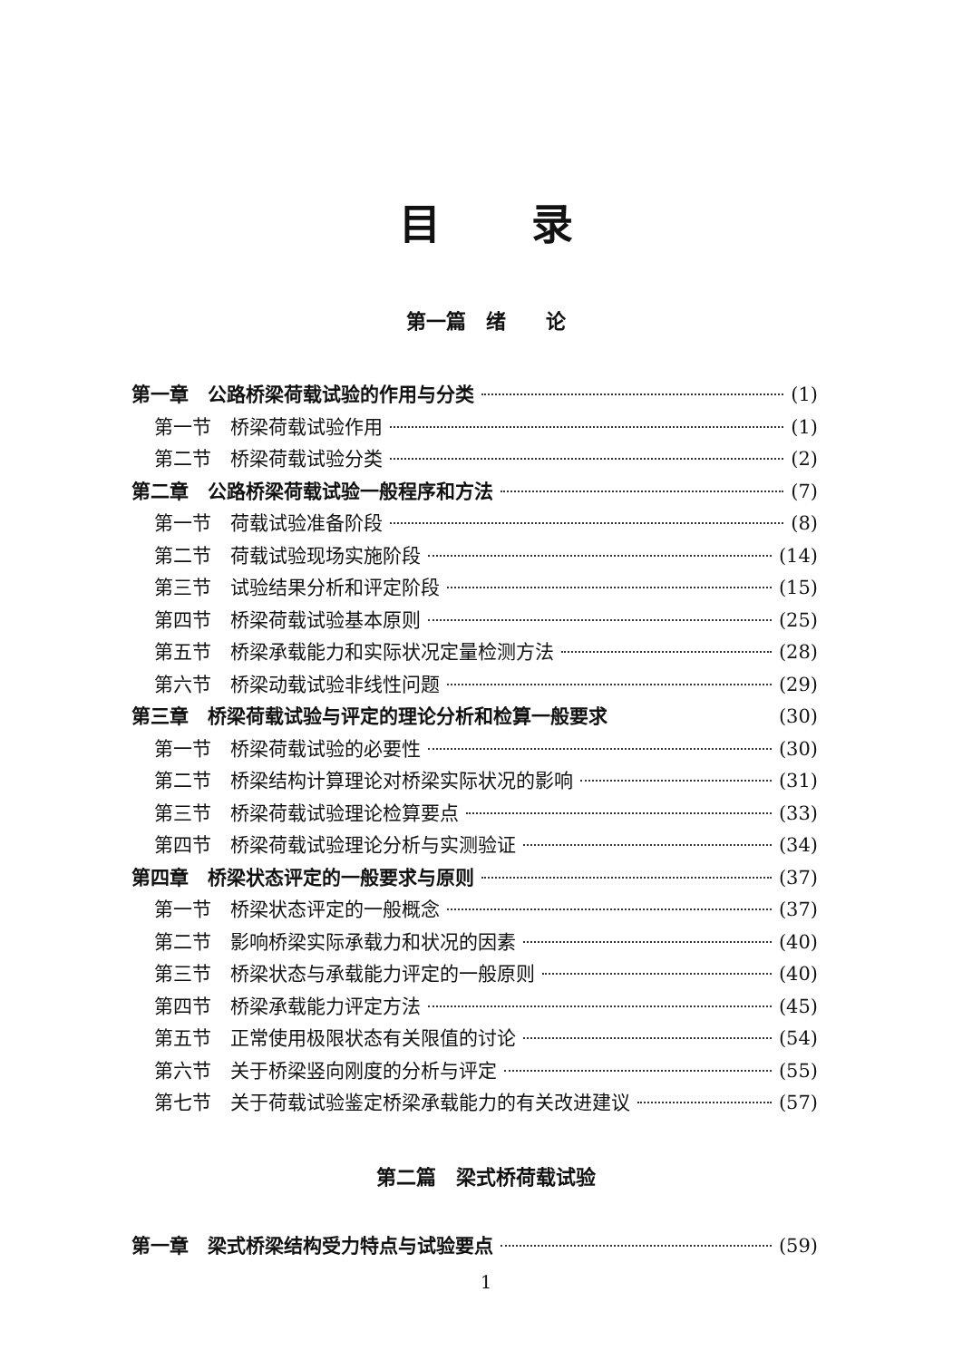目录
第一篇　绪　　论
第一章　公路桥梁荷载试验的作用与分类 (1)
第一节　桥梁荷载试验作用 (1)
第二节　桥梁荷载试验分类 (2)
第二章　公路桥梁荷载试验一般程序和方法 (7)
第一节　荷载试验准备阶段 (8)
第二节　荷载试验现场实施阶段 (14)
第三节　试验结果分析和评定阶段 (15)
第四节　桥梁荷载试验基本原则 (25)
第五节　桥梁承载能力和实际状况定量检测方法 (28)
第六节　桥梁动载试验非线性问题 (29)
第三章　桥梁荷载试验与评定的理论分析和检算一般要求 (30)
第一节　桥梁荷载试验的必要性 (30)
第二节　桥梁结构计算理论对桥梁实际状况的影响 (31)
第三节　桥梁荷载试验理论检算要点 (33)
第四节　桥梁荷载试验理论分析与实测验证 (34)
第四章　桥梁状态评定的一般要求与原则 (37)
第一节　桥梁状态评定的一般概念 (37)
第二节　影响桥梁实际承载力和状况的因素 (40)
第三节　桥梁状态与承载能力评定的一般原则 (40)
第四节　桥梁承载能力评定方法 (45)
第五节　正常使用极限状态有关限值的讨论 (54)
第六节　关于桥梁竖向刚度的分析与评定 (55)
第七节　关于荷载试验鉴定桥梁承载能力的有关改进建议 (57)
第二篇　梁式桥荷载试验
第一章　梁式桥梁结构受力特点与试验要点 (59)
1